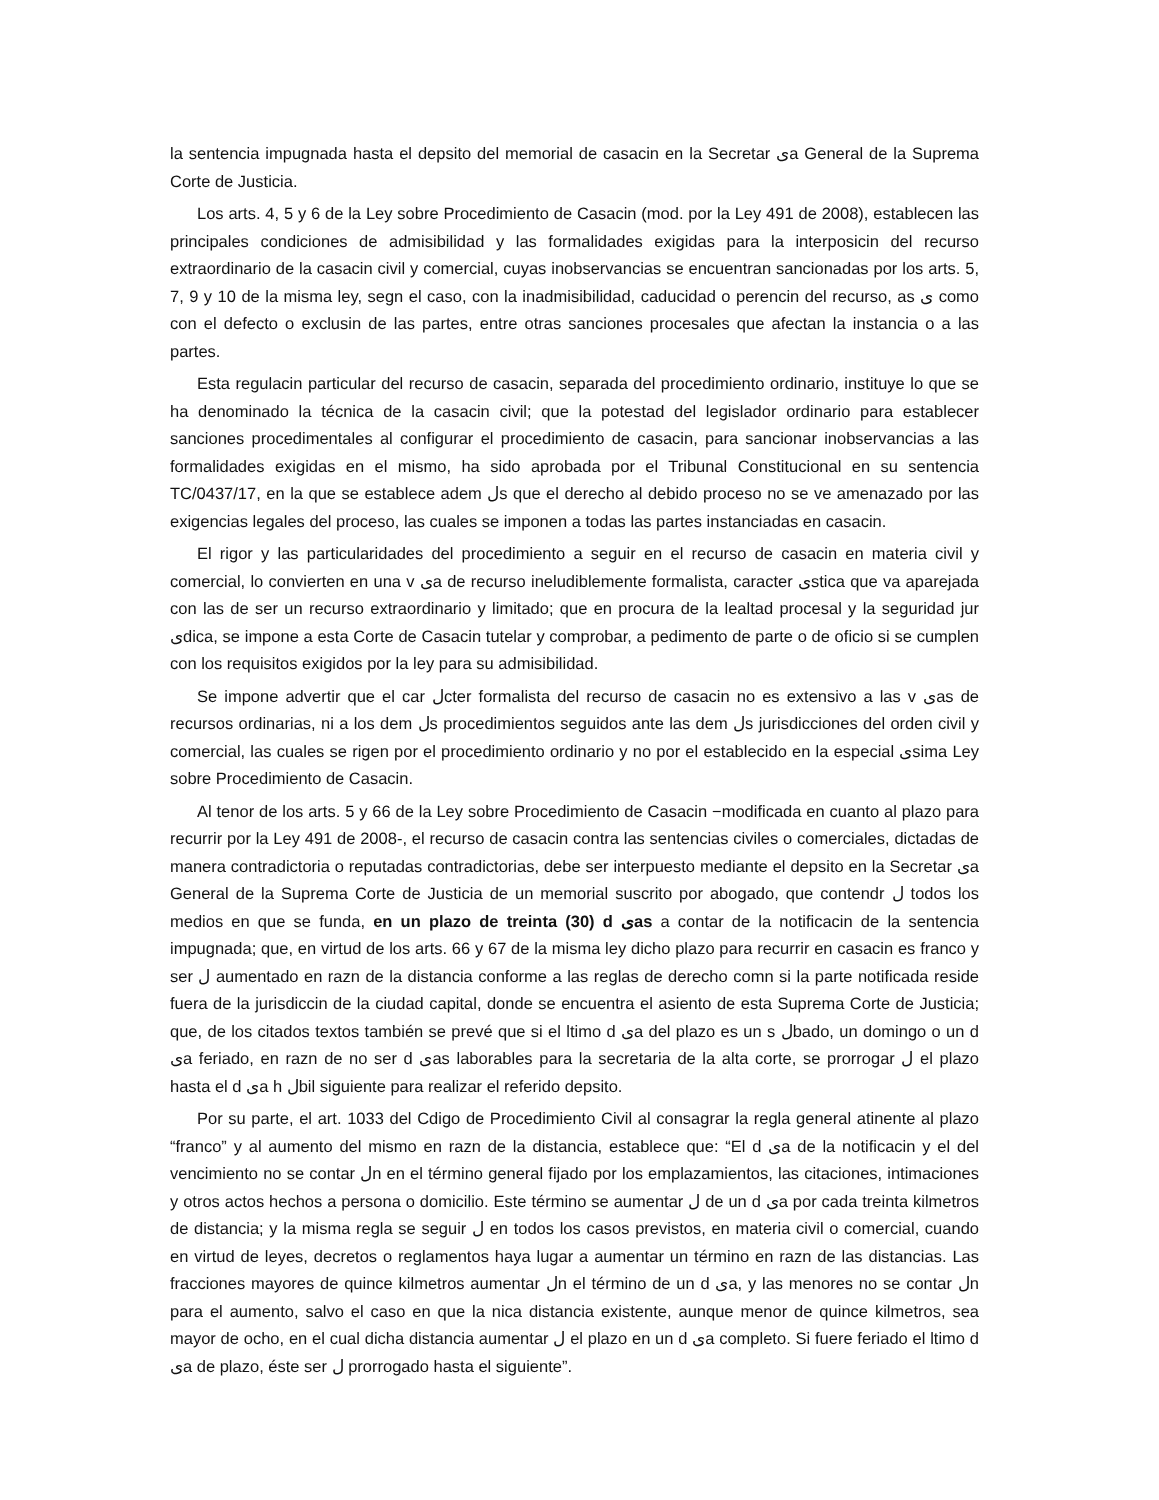la sentencia impugnada hasta el depsito del memorial de casacin en la Secretar ىa General de la Suprema Corte de Justicia.
Los arts. 4, 5 y 6 de la Ley sobre Procedimiento de Casacin (mod. por la Ley 491 de 2008), establecen las principales condiciones de admisibilidad y las formalidades exigidas para la interposicin del recurso extraordinario de la casacin civil y comercial, cuyas inobservancias se encuentran sancionadas por los arts. 5, 7, 9 y 10 de la misma ley, segn el caso, con la inadmisibilidad, caducidad o perencin del recurso, as ى como con el defecto o exclusin de las partes, entre otras sanciones procesales que afectan la instancia o a las partes.
Esta regulacin particular del recurso de casacin, separada del procedimiento ordinario, instituye lo que se ha denominado la técnica de la casacin civil; que la potestad del legislador ordinario para establecer sanciones procedimentales al configurar el procedimiento de casacin, para sancionar inobservancias a las formalidades exigidas en el mismo, ha sido aprobada por el Tribunal Constitucional en su sentencia TC/0437/17, en la que se establece adem لs que el derecho al debido proceso no se ve amenazado por las exigencias legales del proceso, las cuales se imponen a todas las partes instanciadas en casacin.
El rigor y las particularidades del procedimiento a seguir en el recurso de casacin en materia civil y comercial, lo convierten en una v ىa de recurso ineludiblemente formalista, caracter ىstica que va aparejada con las de ser un recurso extraordinario y limitado; que en procura de la lealtad procesal y la seguridad jur ىdica, se impone a esta Corte de Casacin tutelar y comprobar, a pedimento de parte o de oficio si se cumplen con los requisitos exigidos por la ley para su admisibilidad.
Se impone advertir que el car لcter formalista del recurso de casacin no es extensivo a las v ىas de recursos ordinarias, ni a los dem لs procedimientos seguidos ante las dem لs jurisdicciones del orden civil y comercial, las cuales se rigen por el procedimiento ordinario y no por el establecido en la especial ىsima Ley sobre Procedimiento de Casacin.
Al tenor de los arts. 5 y 66 de la Ley sobre Procedimiento de Casacin −modificada en cuanto al plazo para recurrir por la Ley 491 de 2008-, el recurso de casacin contra las sentencias civiles o comerciales, dictadas de manera contradictoria o reputadas contradictorias, debe ser interpuesto mediante el depsito en la Secretar ىa General de la Suprema Corte de Justicia de un memorial suscrito por abogado, que contendr ل todos los medios en que se funda, en un plazo de treinta (30) d ىas a contar de la notificacin de la sentencia impugnada; que, en virtud de los arts. 66 y 67 de la misma ley dicho plazo para recurrir en casacin es franco y ser ل aumentado en razn de la distancia conforme a las reglas de derecho comn si la parte notificada reside fuera de la jurisdiccin de la ciudad capital, donde se encuentra el asiento de esta Suprema Corte de Justicia; que, de los citados textos también se prevé que si el ltimo d ىa del plazo es un s لbado, un domingo o un d ىa feriado, en razn de no ser d ىas laborables para la secretaria de la alta corte, se prorrogar ل el plazo hasta el d ىa h لbil siguiente para realizar el referido depsito.
Por su parte, el art. 1033 del Cdigo de Procedimiento Civil al consagrar la regla general atinente al plazo “franco” y al aumento del mismo en razn de la distancia, establece que: “El d ىa de la notificacin y el del vencimiento no se contar لn en el término general fijado por los emplazamientos, las citaciones, intimaciones y otros actos hechos a persona o domicilio. Este término se aumentar ل de un d ىa por cada treinta kilmetros de distancia; y la misma regla se seguir ل en todos los casos previstos, en materia civil o comercial, cuando en virtud de leyes, decretos o reglamentos haya lugar a aumentar un término en razn de las distancias. Las fracciones mayores de quince kilmetros aumentar لn el término de un d ىa, y las menores no se contar لn para el aumento, salvo el caso en que la nica distancia existente, aunque menor de quince kilmetros, sea mayor de ocho, en el cual dicha distancia aumentar ل el plazo en un d ىa completo. Si fuere feriado el ltimo d ىa de plazo, éste ser ل prorrogado hasta el siguiente”.